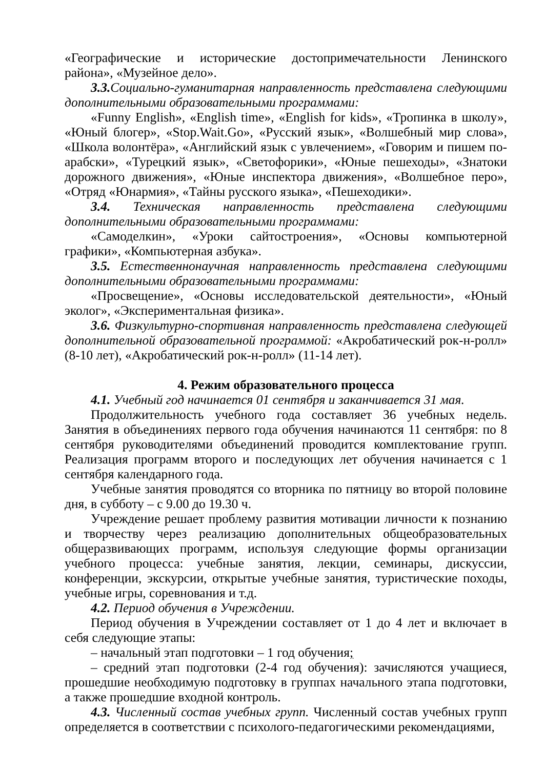«Географические и исторические достопримечательности Ленинского района», «Музейное дело».
3.3. Социально-гуманитарная направленность представлена следующими дополнительными образовательными программами:
«Funny English», «English time», «English for kids», «Тропинка в школу», «Юный блогер», «Stop.Wait.Go», «Русский язык», «Волшебный мир слова», «Школа волонтёра», «Английский язык с увлечением», «Говорим и пишем по-арабски», «Турецкий язык», «Светофорики», «Юные пешеходы», «Знатоки дорожного движения», «Юные инспектора движения», «Волшебное перо», «Отряд «Юнармия», «Тайны русского языка», «Пешеходики».
3.4. Техническая направленность представлена следующими дополнительными образовательными программами:
«Самоделкин», «Уроки сайтостроения», «Основы компьютерной графики», «Компьютерная азбука».
3.5. Естественнонаучная направленность представлена следующими дополнительными образовательными программами:
«Просвещение», «Основы исследовательской деятельности», «Юный эколог», «Экспериментальная физика».
3.6. Физкультурно-спортивная направленность представлена следующей дополнительной образовательной программой: «Акробатический рок-н-ролл» (8-10 лет), «Акробатический рок-н-ролл» (11-14 лет).
4. Режим образовательного процесса
4.1. Учебный год начинается 01 сентября и заканчивается 31 мая.
Продолжительность учебного года составляет 36 учебных недель. Занятия в объединениях первого года обучения начинаются 11 сентября: по 8 сентября руководителями объединений проводится комплектование групп. Реализация программ второго и последующих лет обучения начинается с 1 сентября календарного года.
Учебные занятия проводятся со вторника по пятницу во второй половине дня, в субботу – с 9.00 до 19.30 ч.
Учреждение решает проблему развития мотивации личности к познанию и творчеству через реализацию дополнительных общеобразовательных общеразвивающих программ, используя следующие формы организации учебного процесса: учебные занятия, лекции, семинары, дискуссии, конференции, экскурсии, открытые учебные занятия, туристические походы, учебные игры, соревнования и т.д.
4.2. Период обучения в Учреждении.
Период обучения в Учреждении составляет от 1 до 4 лет и включает в себя следующие этапы:
– начальный этап подготовки – 1 год обучения;
– средний этап подготовки (2-4 год обучения): зачисляются учащиеся, прошедшие необходимую подготовку в группах начального этапа подготовки, а также прошедшие входной контроль.
4.3. Численный состав учебных групп. Численный состав учебных групп определяется в соответствии с психолого-педагогическими рекомендациями,